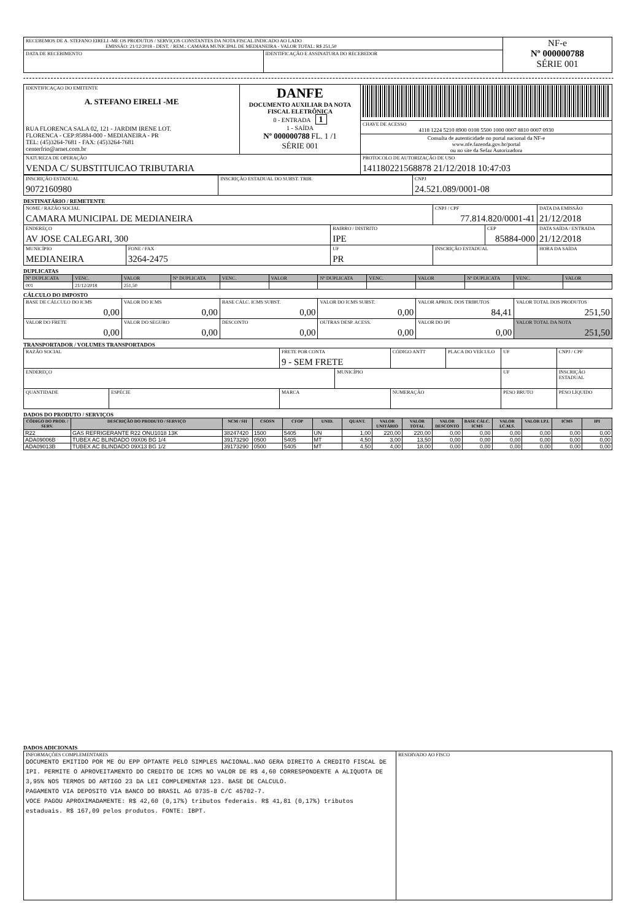| RECEBEMOS DE A. STEFANO EIRELI -ME OS PRODUTOS / SERVIÇOS CONSTANTES DA NOTA FISCAL INDICADO AO LADO EMISSÃO: 21/12/2018 - DEST. / REM.: CAMARA MUNICIPAL DE MEDIANEIRA - VALOR TOTAL: R$ 251,50 | | NF-e Nº 000000788 SÉRIE 001 |
| DATA DE RECEBIMENTO | IDENTIFICAÇÃO E ASSINATURA DO RECEBEDOR | |
| IDENTIFICAÇAO DO EMITENTE A. STEFANO EIRELI -ME RUA FLORENCA SALA 02, 121 - JARDIM IRENE LOT. FLORENCA - CEP:85884-000 - MEDIANEIRA - PR TEL: (45)3264-7681 - FAX: (45)3264-7681 centerfrio@arnet.com.br | DANFE DOCUMENTO AUXILIAR DA NOTA FISCAL ELETRÔNICA 0 - ENTRADA 1 1 - SAÍDA Nº 000000788 FL. 1 /1 SÉRIE 001 | |
| | | CHAVE DE ACESSO 4118 1224 5210 8900 0108 5500 1000 0007 8810 0007 0930 |
| | | Consulta de autenticidade no portal nacional da NF-e www.nfe.fazenda.gov.br/portal ou no site da Sefaz Autorizadora |
| NATUREZA DE OPERAÇÃO VENDA C/ SUBSTITUICAO TRIBUTARIA | | PROTOCOLO DE AUTORIZAÇÃO DE USO 141180221568878 21/12/2018 10:47:03 |
| INSCRIÇÃO ESTADUAL 9072160980 | INSCRIÇÃO ESTADUAL DO SUBST. TRIB. | CNPJ 24.521.089/0001-08 |
DESTINATÁRIO / REMETENTE
| NOME / RAZÃO SOCIAL CAMARA MUNICIPAL DE MEDIANEIRA | | | CNPJ / CPF 77.814.820/0001-41 | | DATA DA EMISSÃO 21/12/2018 |
| ENDEREÇO AV JOSE CALEGARI, 300 | | BAIRRO / DISTRITO IPE | | CEP 85884-000 | DATA SAÍDA / ENTRADA 21/12/2018 |
| MUNICÍPIO MEDIANEIRA | FONE / FAX 3264-2475 | UF PR | INSCRIÇÃO ESTADUAL | | HORA DA SAÍDA |
DUPLICATAS
| Nº DUPLICATA | VENC. | VALOR | Nº DUPLICATA | VENC. | VALOR | Nº DUPLICATA | VENC. | VALOR | Nº DUPLICATA | VENC. | VALOR |
| 001 | 21/12/2018 | 251,50 | | | | | | | | | |
CÁLCULO DO IMPOSTO
| BASE DE CÁLCULO DO ICMS 0,00 | VALOR DO ICMS 0,00 | BASE CÁLC. ICMS SUBST. 0,00 | VALOR DO ICMS SUBST. 0,00 | VALOR APROX. DOS TRIBUTOS 84,41 | VALOR TOTAL DOS PRODUTOS 251,50 |
| VALOR DO FRETE 0,00 | VALOR DO SEGURO 0,00 | DESCONTO 0,00 | OUTRAS DESP. ACESS. 0,00 | VALOR DO IPI 0,00 | VALOR TOTAL DA NOTA 251,50 |
TRANSPORTADOR / VOLUMES TRANSPORTADOS
| RAZÃO SOCIAL | | FRETE POR CONTA 9 - SEM FRETE | | CÓDIGO ANTT | PLACA DO VEÍCULO | UF | CNPJ / CPF |
| ENDEREÇO | | | MUNICÍPIO | | | UF | INSCRIÇÃO ESTADUAL |
| QUANTIDADE | ESPÉCIE | MARCA | | NUMERAÇÃO | | PESO BRUTO | PESO LÍQUIDO |
DADOS DO PRODUTO / SERVIÇOS
| CÓDIGO DO PROD. / SERV. | DESCRIÇÃO DO PRODUTO / SERVIÇO | NCM / SH | CSOSN | CFOP | UNID. | QUANT. | VALOR UNITÁRIO | VALOR TOTAL | VALOR DESCONTO | BASE CÁLC. ICMS | VALOR I.C.M.S. | VALOR I.P.I. | ICMS | IPI |
| --- | --- | --- | --- | --- | --- | --- | --- | --- | --- | --- | --- | --- | --- | --- |
| R22 | GAS REFRIGERANTE R22 ONU1018 13K | 38247420 | 1500 | 5405 | UN | 1,00 | 220,00 | 220,00 | 0,00 | 0,00 | 0,00 | 0,00 | 0,00 | 0,00 |
| ADA09006B | TUBEX AC BLINDADO 09X06 BG 1/4 | 39173290 | 0500 | 5405 | MT | 4,50 | 3,00 | 13,50 | 0,00 | 0,00 | 0,00 | 0,00 | 0,00 | 0,00 |
| ADA09013B | TUBEX AC BLINDADO 09X13 BG 1/2 | 39173290 | 0500 | 5405 | MT | 4,50 | 4,00 | 18,00 | 0,00 | 0,00 | 0,00 | 0,00 | 0,00 | 0,00 |
DADOS ADICIONAIS
| INFORMAÇÕES COMPLEMENTARES DOCUMENTO EMITIDO POR ME OU EPP OPTANTE PELO SIMPLES NACIONAL.NAO GERA DIREITO A CREDITO FISCAL DE IPI. PERMITE O APROVEITAMENTO DO CREDITO DE ICMS NO VALOR DE R$ 4,60 CORRESPONDENTE A ALIQUOTA DE 3,95% NOS TERMOS DO ARTIGO 23 DA LEI COMPLEMENTAR 123. BASE DE CALCULO. PAGAMENTO VIA DEPOSITO VIA BANCO DO BRASIL AG 0735-8 C/C 45702-7. VOCE PAGOU APROXIMADAMENTE: R$ 42,60 (0,17%) tributos federais. R$ 41,81 (0,17%) tributos estaduais. R$ 167,09 pelos produtos. FONTE: IBPT. | RESERVADO AO FISCO |